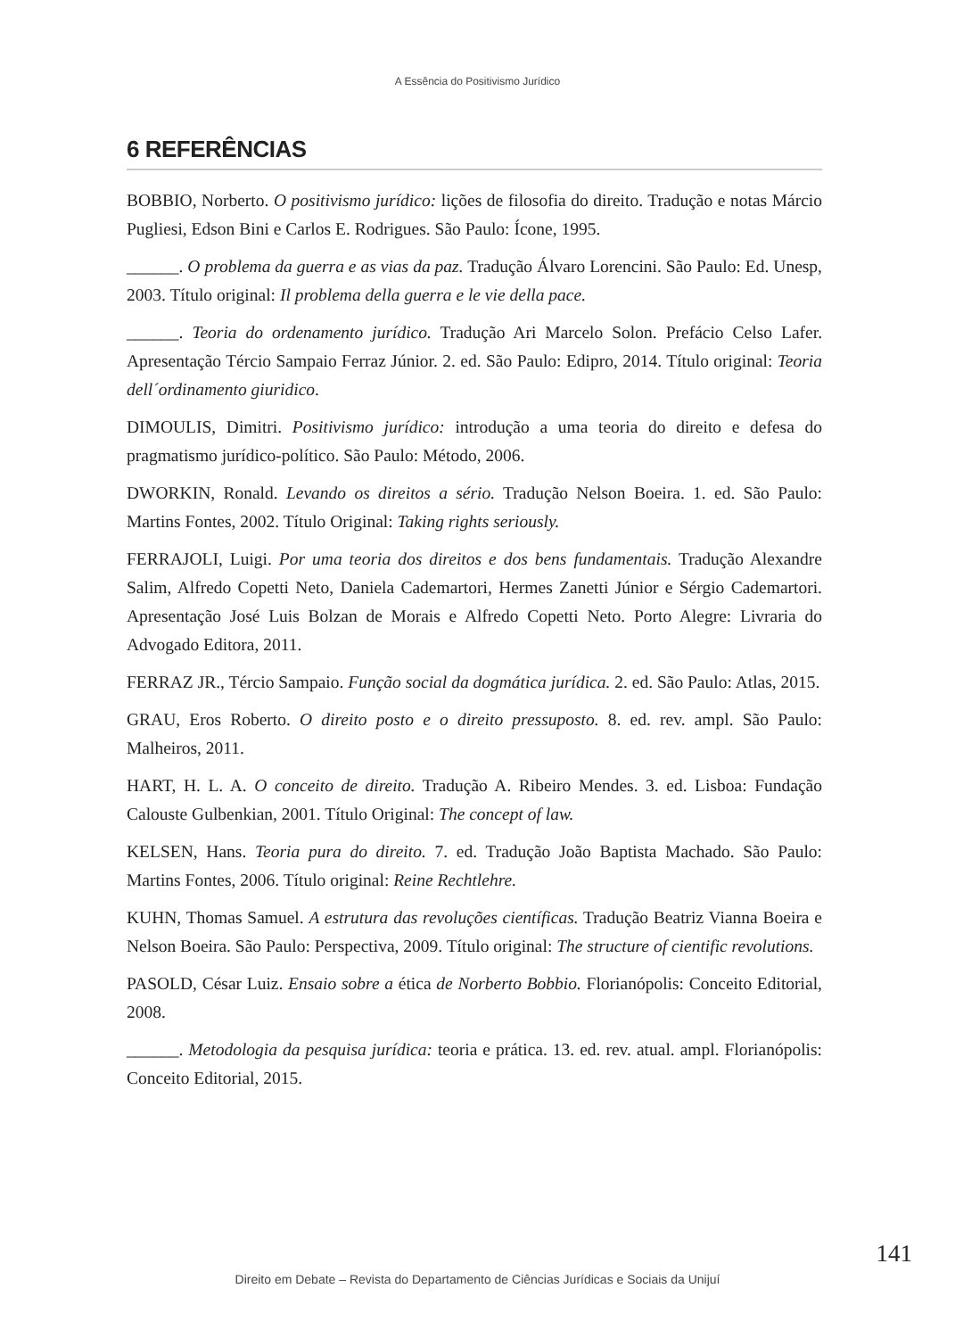A Essência do Positivismo Jurídico
6 REFERÊNCIAS
BOBBIO, Norberto. O positivismo jurídico: lições de filosofia do direito. Tradução e notas Márcio Pugliesi, Edson Bini e Carlos E. Rodrigues. São Paulo: Ícone, 1995.
______. O problema da guerra e as vias da paz. Tradução Álvaro Lorencini. São Paulo: Ed. Unesp, 2003. Título original: Il problema della guerra e le vie della pace.
______. Teoria do ordenamento jurídico. Tradução Ari Marcelo Solon. Prefácio Celso Lafer. Apresentação Tércio Sampaio Ferraz Júnior. 2. ed. São Paulo: Edipro, 2014. Título original: Teoria dell´ordinamento giuridico.
DIMOULIS, Dimitri. Positivismo jurídico: introdução a uma teoria do direito e defesa do pragmatismo jurídico-político. São Paulo: Método, 2006.
DWORKIN, Ronald. Levando os direitos a sério. Tradução Nelson Boeira. 1. ed. São Paulo: Martins Fontes, 2002. Título Original: Taking rights seriously.
FERRAJOLI, Luigi. Por uma teoria dos direitos e dos bens fundamentais. Tradução Alexandre Salim, Alfredo Copetti Neto, Daniela Cademartori, Hermes Zanetti Júnior e Sérgio Cademartori. Apresentação José Luis Bolzan de Morais e Alfredo Copetti Neto. Porto Alegre: Livraria do Advogado Editora, 2011.
FERRAZ JR., Tércio Sampaio. Função social da dogmática jurídica. 2. ed. São Paulo: Atlas, 2015.
GRAU, Eros Roberto. O direito posto e o direito pressuposto. 8. ed. rev. ampl. São Paulo: Malheiros, 2011.
HART, H. L. A. O conceito de direito. Tradução A. Ribeiro Mendes. 3. ed. Lisboa: Fundação Calouste Gulbenkian, 2001. Título Original: The concept of law.
KELSEN, Hans. Teoria pura do direito. 7. ed. Tradução João Baptista Machado. São Paulo: Martins Fontes, 2006. Título original: Reine Rechtlehre.
KUHN, Thomas Samuel. A estrutura das revoluções científicas. Tradução Beatriz Vianna Boeira e Nelson Boeira. São Paulo: Perspectiva, 2009. Título original: The structure of cientific revolutions.
PASOLD, César Luiz. Ensaio sobre a ética de Norberto Bobbio. Florianópolis: Conceito Editorial, 2008.
______. Metodologia da pesquisa jurídica: teoria e prática. 13. ed. rev. atual. ampl. Florianópolis: Conceito Editorial, 2015.
141
Direito em Debate – Revista do Departamento de Ciências Jurídicas e Sociais da Unijuí